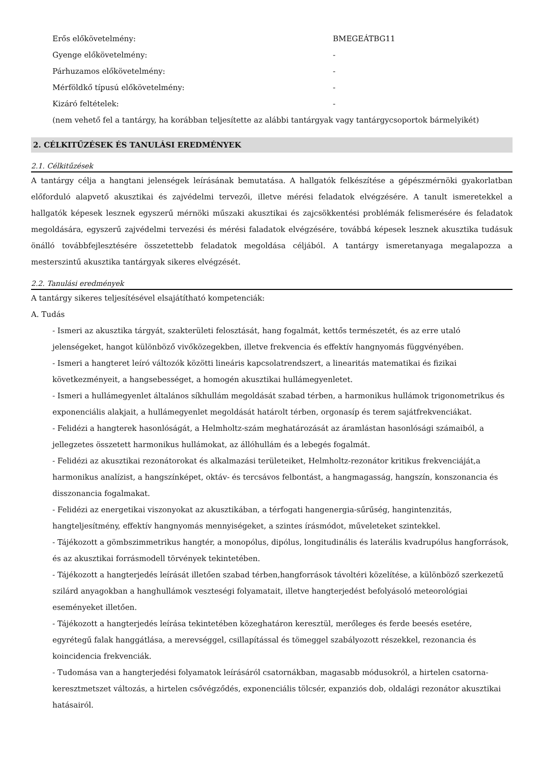Erős előkövetelmény: BMEGEÁTBG11
Gyenge előkövetelmény: -
Párhuzamos előkövetelmény: -
Mérföldkő típusú előkövetelmény: -
Kizáró feltételek: -
(nem vehető fel a tantárgy, ha korábban teljesítette az alábbi tantárgyak vagy tantárgycsoportok bármelyikét)
2. CÉLKITŰZÉSEK ÉS TANULÁSI EREDMÉNYEK
2.1. Célkitűzések
A tantárgy célja a hangtani jelenségek leírásának bemutatása. A hallgatók felkészítése a gépészmérnöki gyakorlatban előforduló alapvető akusztikai és zajvédelmi tervezői, illetve mérési feladatok elvégzésére. A tanult ismeretekkel a hallgatók képesek lesznek egyszerű mérnöki műszaki akusztikai és zajcsökkentési problémák felismerésére és feladatok megoldására, egyszerű zajvédelmi tervezési és mérési faladatok elvégzésére, továbbá képesek lesznek akusztika tudásuk önálló továbbfejlesztésére összetettebb feladatok megoldása céljából. A tantárgy ismeretanyaga megalapozza a mesterszintű akusztika tantárgyak sikeres elvégzését.
2.2. Tanulási eredmények
A tantárgy sikeres teljesítésével elsajátítható kompetenciák:
A. Tudás
- Ismeri az akusztika tárgyát, szakterületi felosztását, hang fogalmát, kettős természetét, és az erre utaló jelenségeket, hangot különböző vivőközegekben, illetve frekvencia és effektív hangnyomás függvényében.
- Ismeri a hangteret leíró változók közötti lineáris kapcsolatrendszert, a linearitás matematikai és fizikai következményeit, a hangsebességet, a homogén akusztikai hullámegyenletet.
- Ismeri a hullámegyenlet általános síkhullám megoldását szabad térben, a harmonikus hullámok trigonometrikus és exponenciális alakjait, a hullámegyenlet megoldását határolt térben, orgonasíp és terem sajátfrekvenciákat.
- Felidézi a hangterek hasonlóságát, a Helmholtz-szám meghatározását az áramlástan hasonlósági számaiból, a jellegzetes összetett harmonikus hullámokat, az állóhullám és a lebegés fogalmát.
- Felidézi az akusztikai rezonátorokat és alkalmazási területeiket, Helmholtz-rezonátor kritikus frekvenciáját,a harmonikus analízist, a hangszínképet, oktáv- és tercsávos felbontást, a hangmagasság, hangszín, konszonancia és disszonancia fogalmakat.
- Felidézi az energetikai viszonyokat az akusztikában, a térfogati hangenergia-sűrűség, hangintenzitás, hangteljesítmény, effektív hangnyomás mennyiségeket, a szintes írásmódot, műveleteket szintekkel.
- Tájékozott a gömbszimmetrikus hangtér, a monopólus, dipólus, longitudinális és laterális kvadrupólus hangforrások, és az akusztikai forrásmodell törvények tekintetében.
- Tájékozott a hangterjedés leírását illetően szabad térben,hangforrások távoltéri közelítése, a különböző szerkezetű szilárd anyagokban a hanghullámok veszteségi folyamatait, illetve hangterjedést befolyásoló meteorológiai eseményeket illetően.
- Tájékozott a hangterjedés leírása tekintetében közeghatáron keresztül, merőleges és ferde beesés esetére, egyrétegű falak hanggátlása, a merevséggel, csillapítással és tömeggel szabályozott részekkel, rezonancia és koincidencia frekvenciák.
- Tudomása van a hangterjedési folyamatok leírásáról csatornákban, magasabb módusokról, a hirtelen csatorna-keresztmetszet változás, a hirtelen csővégződés, exponenciális tölcsér, expanziós dob, oldalági rezonátor akusztikai hatásairól.